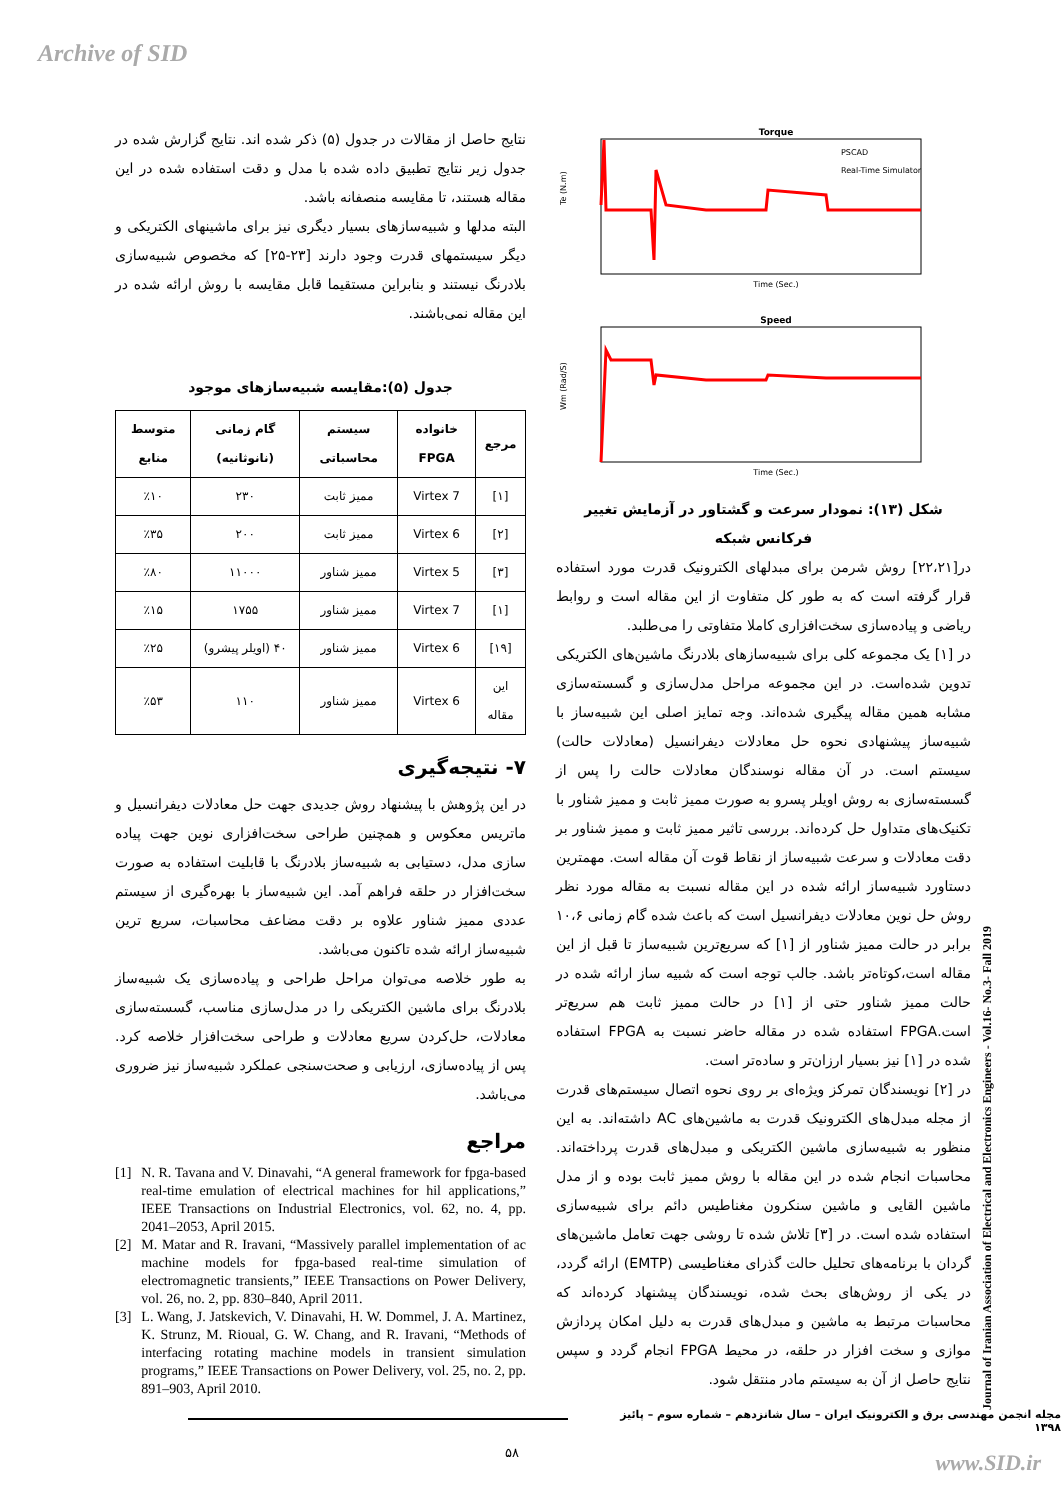Archive of SID
Torque
Te (N.m)
Time (Sec.)
PSCAD
Real-Time Simulator
Speed
Wm (Rad/S)
Time (Sec.)
شکل (۱۳): نمودار سرعت و گشتاور در آزمایش تغییر فرکانس شبکه
در[۲۲،۲۱] روش شرمن برای مبدلهای الکترونیک قدرت مورد استفاده قرار گرفته است که به طور کل متفاوت از این مقاله است و روابط ریاضی و پیاده‌سازی سخت‌افزاری کاملا متفاوتی را می‌طلبد.
در [۱] یک مجموعه کلی برای شبیه‌سازهای بلادرنگ ماشین‌های الکتریکی تدوین شده‌است. در این مجموعه مراحل مدل‌سازی و گسسته‌سازی مشابه همین مقاله پیگیری شده‌اند. وجه تمایز اصلی این شبیه‌ساز با شبیه‌ساز پیشنهادی نحوه حل معادلات دیفرانسیل (معادلات حالت) سیستم است. در آن مقاله نوسندگان معادلات حالت را پس از گسسته‌سازی به روش اویلر پسرو به صورت ممیز ثابت و ممیز شناور با تکنیک‌های متداول حل کرده‌اند. بررسی تاثیر ممیز ثابت و ممیز شناور بر دقت معادلات و سرعت شبیه‌ساز از نقاط قوت آن مقاله است. مهمترین دستاورد شبیه‌ساز ارائه شده در این مقاله نسبت به مقاله مورد نظر روش حل نوین معادلات دیفرانسیل است که باعث شده گام زمانی ۱۰،۶ برابر در حالت ممیز شناور از [۱] که سریع‌ترین شبیه‌ساز تا قبل از این مقاله است،کوتاه‌تر باشد. جالب توجه است که شبیه ساز ارائه شده در حالت ممیز شناور حتی از [۱] در حالت ممیز ثابت هم سریع‌تر است.FPGA استفاده شده در مقاله حاضر نسبت به FPGA استفاده شده در [۱] نیز بسیار ارزان‌تر و ساده‌تر است.
در [۲] نویسندگان تمرکز ویژه‌ای بر روی نحوه اتصال سیستم‌های قدرت از مجله مبدل‌های الکترونیک قدرت به ماشین‌های AC داشته‌اند. به این منظور به شبیه‌سازی ماشین الکتریکی و مبدل‌های قدرت پرداخته‌اند. محاسبات انجام شده در این مقاله با روش ممیز ثابت بوده و از مدل ماشین القایی و ماشین سنکرون مغناطیس دائم برای شبیه‌سازی استفاده شده است. در [۳] تلاش شده تا روشی جهت تعامل ماشین‌های گردان با برنامه‌های تحلیل حالت گذرای مغناطیسی (EMTP) ارائه گردد، در یکی از روش‌های بحث شده، نویسندگان پیشنهاد کرده‌اند که محاسبات مرتبط به ماشین و مبدل‌های قدرت به دلیل امکان پردازش موازی و سخت افزار در حلقه، در محیط FPGA انجام گردد و سپس نتایج حاصل از آن به سیستم مادر منتقل شود.
نتایج حاصل از مقالات در جدول (۵) ذکر شده اند. نتایج گزارش شده در جدول زیر نتایج تطبیق داده شده با مدل و دقت استفاده شده در این مقاله هستند، تا مقایسه منصفانه باشد.
البته مدلها و شبیه‌سازهای بسیار دیگری نیز برای ماشینهای الکتریکی و دیگر سیستمهای قدرت وجود دارند [۲۳-۲۵] که مخصوص شبیه‌سازی بلادرنگ نیستند و بنابراین مستقیما قابل مقایسه با روش ارائه شده در این مقاله نمی‌باشند.
جدول (۵):مقایسه شبیه‌سازهای موجود
| مرجع | خانواده FPGA | سیستم محاسباتی | گام زمانی (نانوثانیه) | متوسط منابع |
| --- | --- | --- | --- | --- |
| [۱] | Virtex 7 | ممیز ثابت | ۲۳۰ | ٪۱۰ |
| [۲] | Virtex 6 | ممیز ثابت | ۲۰۰ | ٪۳۵ |
| [۳] | Virtex 5 | ممیز شناور | ۱۱۰۰۰ | ٪۸۰ |
| [۱] | Virtex 7 | ممیز شناور | ۱۷۵۵ | ٪۱۵ |
| [۱۹] | Virtex 6 | ممیز شناور | ۴۰ (اویلر پیشرو) | ٪۲۵ |
| این مقاله | Virtex 6 | ممیز شناور | ۱۱۰ | ٪۵۳ |
۷- نتیجه‌گیری
در این پژوهش با پیشنهاد روش جدیدی جهت حل معادلات دیفرانسیل و ماتریس معکوس و همچنین طراحی سخت‌افزاری نوین جهت پیاده سازی مدل، دستیابی به شبیه‌ساز بلادرنگ با قابلیت استفاده به صورت سخت‌افزار در حلقه فراهم آمد. این شبیه‌ساز با بهره‌گیری از سیستم عددی ممیز شناور علاوه بر دقت مضاعف محاسبات، سریع ترین شبیه‌ساز ارائه شده تاکنون می‌باشد.
به طور خلاصه می‌توان مراحل طراحی و پیاده‌سازی یک شبیه‌ساز بلادرنگ برای ماشین الکتریکی را در مدل‌سازی مناسب، گسسته‌سازی معادلات، حل‌کردن سریع معادلات و طراحی سخت‌افزار خلاصه کرد. پس از پیاده‌سازی، ارزیابی و صحت‌سنجی عملکرد شبیه‌ساز نیز ضروری می‌باشد.
مراجع
[1] N. R. Tavana and V. Dinavahi, “A general framework for fpga-based real-time emulation of electrical machines for hil applications,” IEEE Transactions on Industrial Electronics, vol. 62, no. 4, pp. 2041–2053, April 2015.
[2] M. Matar and R. Iravani, “Massively parallel implementation of ac machine models for fpga-based real-time simulation of electromagnetic transients,” IEEE Transactions on Power Delivery, vol. 26, no. 2, pp. 830–840, April 2011.
[3] L. Wang, J. Jatskevich, V. Dinavahi, H. W. Dommel, J. A. Martinez, K. Strunz, M. Rioual, G. W. Chang, and R. Iravani, “Methods of interfacing rotating machine models in transient simulation programs,” IEEE Transactions on Power Delivery, vol. 25, no. 2, pp. 891–903, April 2010.
Journal of Iranian Association of Electrical and Electronics Engineers - Vol.16- No.3- Fall 2019
مجله انجمن مهندسی برق و الکترونیک ایران – سال شانزدهم – شماره سوم – پائیز ۱۳۹۸
۵۸ www.SID.ir